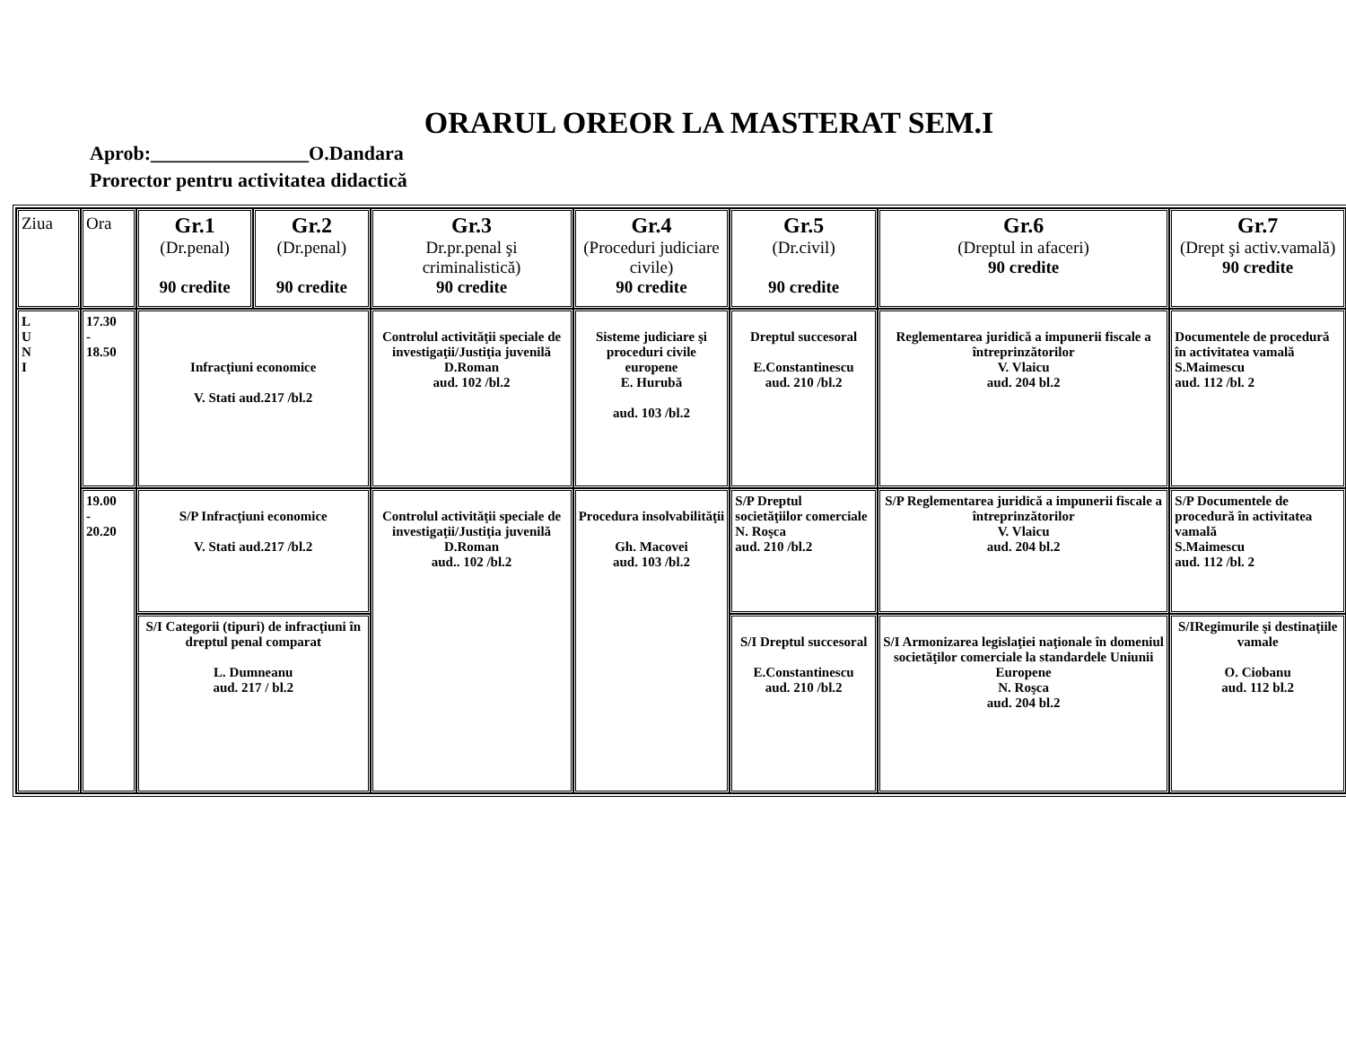ORARUL OREOR LA MASTERAT SEM.I
Aprob:________________O.Dandara
Prorector pentru activitatea didactică
| Ziua | Ora | Gr.1 (Dr.penal) 90 credite | Gr.2 (Dr.penal) 90 credite | Gr.3 Dr.pr.penal şi criminalistică) 90 credite | Gr.4 (Proceduri judiciare civile) 90 credite | Gr.5 (Dr.civil) 90 credite | Gr.6 (Dreptul in afaceri) 90 credite | Gr.7 (Drept şi activ.vamală) 90 credite |
| L U N I | 17.30 - 18.50 | Infracţiuni economice V. Stati aud.217 /bl.2 | | Controlul activităţii speciale de investigaţii/Justiţia juvenilă D.Roman aud. 102 /bl.2 | Sisteme judiciare şi proceduri civile europene E. Hurubă aud. 103 /bl.2 | Dreptul succesoral E.Constantinescu aud. 210 /bl.2 | Reglementarea juridică a impunerii fiscale a întreprinzătorilor V. Vlaicu aud. 204 bl.2 | Documentele de procedură în activitatea vamală S.Maimescu aud. 112 /bl. 2 |
| | 19.00 - 20.20 | S/P Infracţiuni economice V. Stati aud.217 /bl.2 | | Controlul activităţii speciale de investigaţii/Justiţia juvenilă D.Roman aud.. 102 /bl.2 | Procedura insolvabilităţii Gh. Macovei aud. 103 /bl.2 | S/P Dreptul societăţiilor comerciale N. Roşca aud. 210 /bl.2 | S/P Reglementarea juridică a impunerii fiscale a întreprinzătorilor V. Vlaicu aud. 204 bl.2 | S/P Documentele de procedură în activitatea vamală S.Maimescu aud. 112 /bl. 2 |
| | | S/I Categorii (tipuri) de infracţiuni în dreptul penal comparat L. Dumneanu aud. 217 / bl.2 | | | | S/I Dreptul succesoral E.Constantinescu aud. 210 /bl.2 | S/I Armonizarea legislaţiei naţionale în domeniul societăţilor comerciale la standardele Uniunii Europene N. Roşca aud. 204 bl.2 | S/IRegimurile şi destinaţiile vamale O. Ciobanu aud. 112 bl.2 |